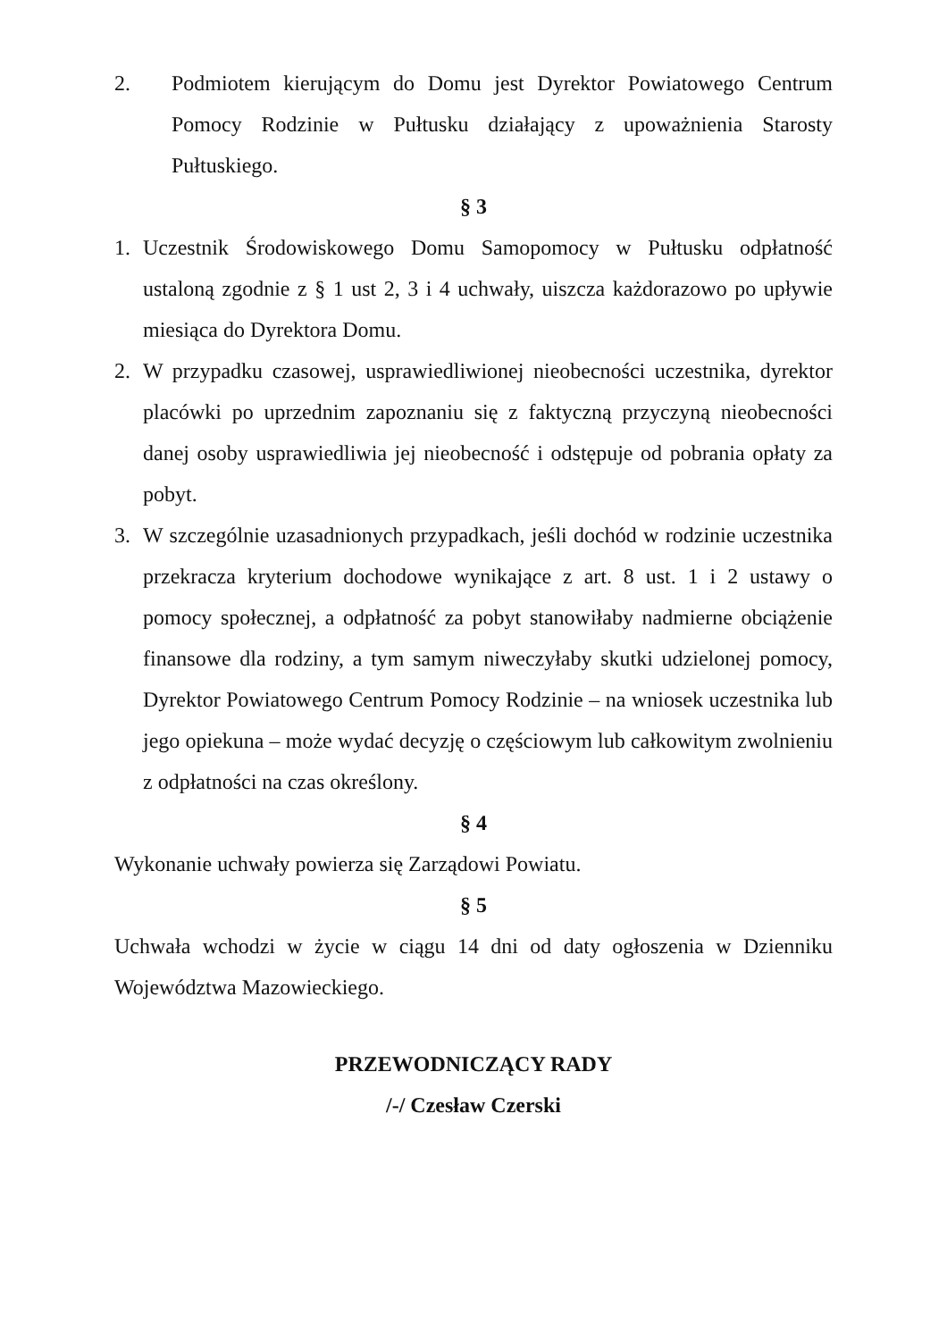2. Podmiotem kierującym do Domu jest Dyrektor Powiatowego Centrum Pomocy Rodzinie w Pułtusku działający z upoważnienia Starosty Pułtuskiego.
§ 3
1. Uczestnik Środowiskowego Domu Samopomocy w Pułtusku odpłatność ustaloną zgodnie z § 1 ust 2, 3 i 4 uchwały, uiszcza każdorazowo po upływie miesiąca do Dyrektora Domu.
2. W przypadku czasowej, usprawiedliwionej nieobecności uczestnika, dyrektor placówki po uprzednim zapoznaniu się z faktyczną przyczyną nieobecności danej osoby usprawiedliwia jej nieobecność i odstępuje od pobrania opłaty za pobyt.
3. W szczególnie uzasadnionych przypadkach, jeśli dochód w rodzinie uczestnika przekracza kryterium dochodowe wynikające z art. 8 ust. 1 i 2 ustawy o pomocy społecznej, a odpłatność za pobyt stanowiłaby nadmierne obciążenie finansowe dla rodziny, a tym samym niweczyłaby skutki udzielonej pomocy, Dyrektor Powiatowego Centrum Pomocy Rodzinie – na wniosek uczestnika lub jego opiekuna – może wydać decyzję o częściowym lub całkowitym zwolnieniu z odpłatności na czas określony.
§ 4
Wykonanie uchwały powierza się Zarządowi Powiatu.
§ 5
Uchwała wchodzi w życie w ciągu 14 dni od daty ogłoszenia w Dzienniku Województwa Mazowieckiego.
PRZEWODNICZĄCY RADY
/-/ Czesław Czerski